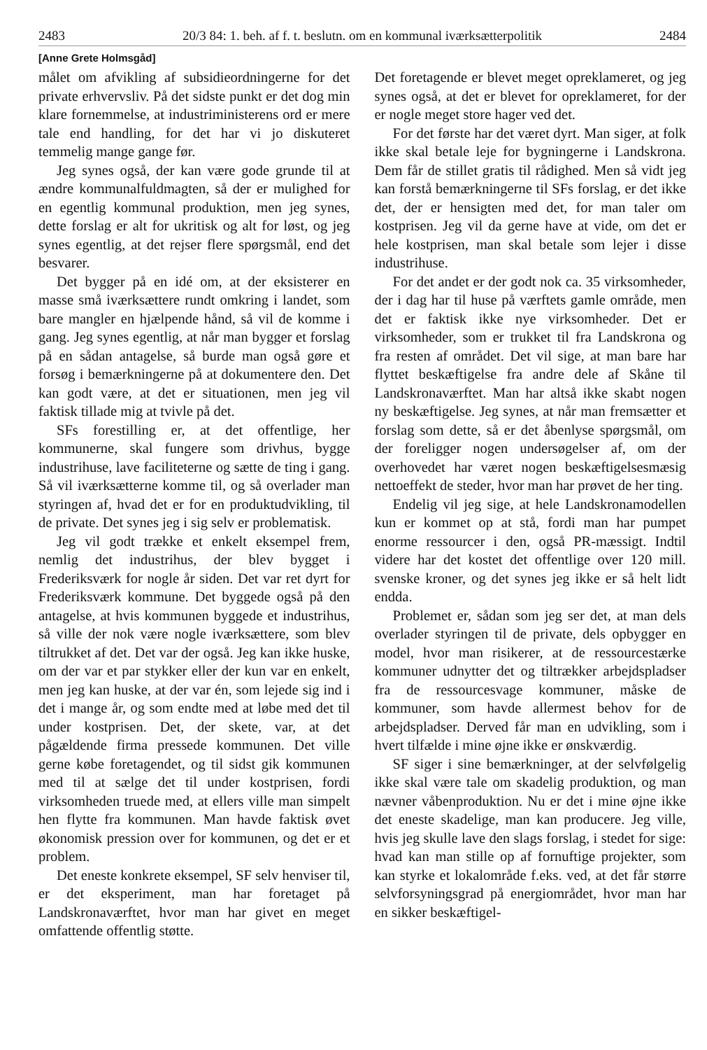2483 20/3 84: 1. beh. af f. t. beslutn. om en kommunal iværksætterpolitik 2484
[Anne Grete Holmsgåd]
målet om afvikling af subsidieordningerne for det private erhvervsliv. På det sidste punkt er det dog min klare fornemmelse, at industriministerens ord er mere tale end handling, for det har vi jo diskuteret temmelig mange gange før.
Jeg synes også, der kan være gode grunde til at ændre kommunalfuldmagten, så der er mulighed for en egentlig kommunal produktion, men jeg synes, dette forslag er alt for ukritisk og alt for løst, og jeg synes egentlig, at det rejser flere spørgsmål, end det besvarer.
Det bygger på en idé om, at der eksisterer en masse små iværksættere rundt omkring i landet, som bare mangler en hjælpende hånd, så vil de komme i gang. Jeg synes egentlig, at når man bygger et forslag på en sådan antagelse, så burde man også gøre et forsøg i bemærkningerne på at dokumentere den. Det kan godt være, at det er situationen, men jeg vil faktisk tillade mig at tvivle på det.
SFs forestilling er, at det offentlige, her kommunerne, skal fungere som drivhus, bygge industrihuse, lave faciliteterne og sætte de ting i gang. Så vil iværksætterne komme til, og så overlader man styringen af, hvad det er for en produktudvikling, til de private. Det synes jeg i sig selv er problematisk.
Jeg vil godt trække et enkelt eksempel frem, nemlig det industrihus, der blev bygget i Frederiksværk for nogle år siden. Det var ret dyrt for Frederiksværk kommune. Det byggede også på den antagelse, at hvis kommunen byggede et industrihus, så ville der nok være nogle iværksættere, som blev tiltrukket af det. Det var der også. Jeg kan ikke huske, om der var et par stykker eller der kun var en enkelt, men jeg kan huske, at der var én, som lejede sig ind i det i mange år, og som endte med at løbe med det til under kostprisen. Det, der skete, var, at det pågældende firma pressede kommunen. Det ville gerne købe foretagendet, og til sidst gik kommunen med til at sælge det til under kostprisen, fordi virksomheden truede med, at ellers ville man simpelt hen flytte fra kommunen. Man havde faktisk øvet økonomisk pression over for kommunen, og det er et problem.
Det eneste konkrete eksempel, SF selv henviser til, er det eksperiment, man har foretaget på Landskronaværftet, hvor man har givet en meget omfattende offentlig støtte.
Det foretagende er blevet meget opreklameret, og jeg synes også, at det er blevet for opreklameret, for der er nogle meget store hager ved det.
For det første har det været dyrt. Man siger, at folk ikke skal betale leje for bygningerne i Landskrona. Dem får de stillet gratis til rådighed. Men så vidt jeg kan forstå bemærkningerne til SFs forslag, er det ikke det, der er hensigten med det, for man taler om kostprisen. Jeg vil da gerne have at vide, om det er hele kostprisen, man skal betale som lejer i disse industrihuse.
For det andet er der godt nok ca. 35 virksomheder, der i dag har til huse på værftets gamle område, men det er faktisk ikke nye virksomheder. Det er virksomheder, som er trukket til fra Landskrona og fra resten af området. Det vil sige, at man bare har flyttet beskæftigelse fra andre dele af Skåne til Landskronaværftet. Man har altså ikke skabt nogen ny beskæftigelse. Jeg synes, at når man fremsætter et forslag som dette, så er det åbenlyse spørgsmål, om der foreligger nogen undersøgelser af, om der overhovedet har været nogen beskæftigelsesmæsig nettoeffekt de steder, hvor man har prøvet de her ting.
Endelig vil jeg sige, at hele Landskronamodellen kun er kommet op at stå, fordi man har pumpet enorme ressourcer i den, også PR-mæssigt. Indtil videre har det kostet det offentlige over 120 mill. svenske kroner, og det synes jeg ikke er så helt lidt endda.
Problemet er, sådan som jeg ser det, at man dels overlader styringen til de private, dels opbygger en model, hvor man risikerer, at de ressourcestærke kommuner udnytter det og tiltrækker arbejdspladser fra de ressourcesvage kommuner, måske de kommuner, som havde allermest behov for de arbejdspladser. Derved får man en udvikling, som i hvert tilfælde i mine øjne ikke er ønskværdig.
SF siger i sine bemærkninger, at der selvfølgelig ikke skal være tale om skadelig produktion, og man nævner våbenproduktion. Nu er det i mine øjne ikke det eneste skadelige, man kan producere. Jeg ville, hvis jeg skulle lave den slags forslag, i stedet for sige: hvad kan man stille op af fornuftige projekter, som kan styrke et lokalområde f.eks. ved, at det får større selvforsyningsgrad på energiområdet, hvor man har en sikker beskæftigel-